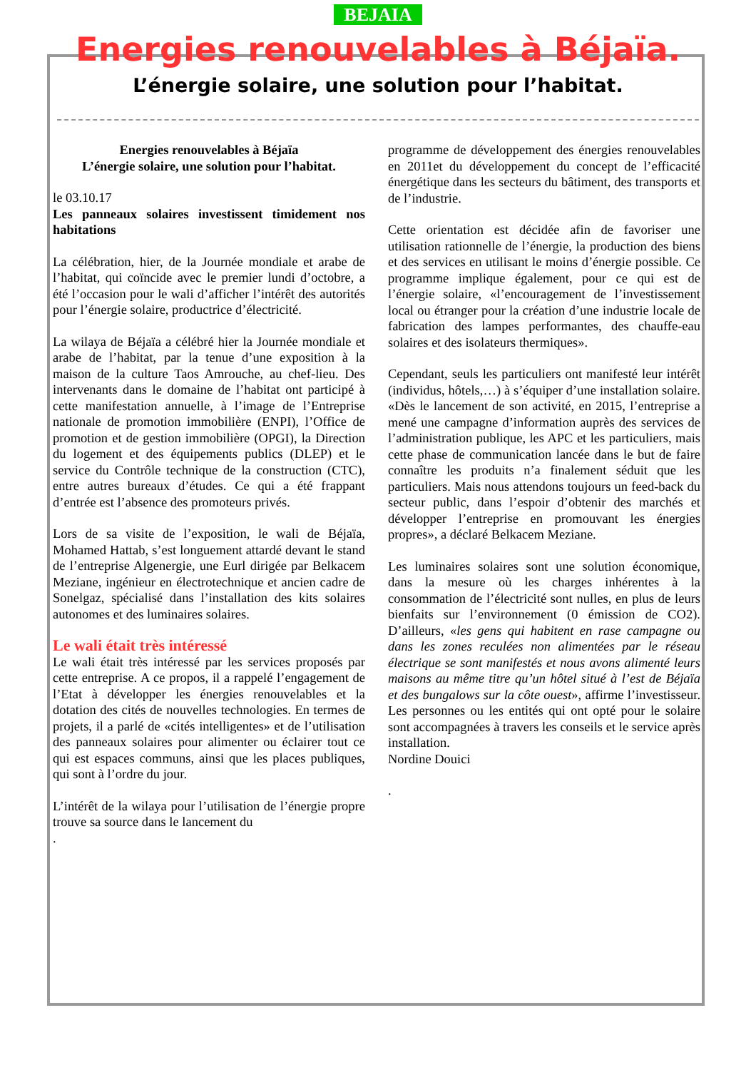BEJAIA
Energies renouvelables à Béjaïa.
L’énergie solaire, une solution pour l’habitat.
Energies renouvelables à Béjaïa
L’énergie solaire, une solution pour l’habitat.
le 03.10.17
Les panneaux solaires investissent timidement nos habitations
La célébration, hier, de la Journée mondiale et arabe de l’habitat, qui coïncide avec le premier lundi d’octobre, a été l’occasion pour le wali d’afficher l’intérêt des autorités pour l’énergie solaire, productrice d’électricité.
La wilaya de Béjaïa a célébré hier la Journée mondiale et arabe de l’habitat, par la tenue d’une exposition à la maison de la culture Taos Amrouche, au chef-lieu. Des intervenants dans le domaine de l’habitat ont participé à cette manifestation annuelle, à l’image de l’Entreprise nationale de promotion immobilière (ENPI), l’Office de promotion et de gestion immobilière (OPGI), la Direction du logement et des équipements publics (DLEP) et le service du Contrôle technique de la construction (CTC), entre autres bureaux d’études. Ce qui a été frappant d’entrée est l’absence des promoteurs privés.
Lors de sa visite de l’exposition, le wali de Béjaïa, Mohamed Hattab, s’est longuement attardé devant le stand de l’entreprise Algenergie, une Eurl dirigée par Belkacem Meziane, ingénieur en électrotechnique et ancien cadre de Sonelgaz, spécialisé dans l’installation des kits solaires autonomes et des luminaires solaires.
Le wali était très intéressé
Le wali était très intéressé par les services proposés par cette entreprise. A ce propos, il a rappelé l’engagement de l’Etat à développer les énergies renouvelables et la dotation des cités de nouvelles technologies. En termes de projets, il a parlé de «cités intelligentes» et de l’utilisation des panneaux solaires pour alimenter ou éclairer tout ce qui est espaces communs, ainsi que les places publiques, qui sont à l’ordre du jour.
L’intérêt de la wilaya pour l’utilisation de l’énergie propre trouve sa source dans le lancement du
.
programme de développement des énergies renouvelables en 2011et du développement du concept de l’efficacité énergétique dans les secteurs du bâtiment, des transports et de l’industrie.
Cette orientation est décidée afin de favoriser une utilisation rationnelle de l’énergie, la production des biens et des services en utilisant le moins d’énergie possible. Ce programme implique également, pour ce qui est de l’énergie solaire, «l’encouragement de l’investissement local ou étranger pour la création d’une industrie locale de fabrication des lampes performantes, des chauffe-eau solaires et des isolateurs thermiques».
Cependant, seuls les particuliers ont manifesté leur intérêt (individus, hôtels,…) à s’équiper d’une installation solaire. «Dès le lancement de son activité, en 2015, l’entreprise a mené une campagne d’information auprès des services de l’administration publique, les APC et les particuliers, mais cette phase de communication lancée dans le but de faire connaître les produits n’a finalement séduit que les particuliers. Mais nous attendons toujours un feed-back du secteur public, dans l’espoir d’obtenir des marchés et développer l’entreprise en promouvant les énergies propres», a déclaré Belkacem Meziane.
Les luminaires solaires sont une solution économique, dans la mesure où les charges inhérentes à la consommation de l’électricité sont nulles, en plus de leurs bienfaits sur l’environnement (0 émission de CO2). D’ailleurs, «les gens qui habitent en rase campagne ou dans les zones reculées non alimentées par le réseau électrique se sont manifestés et nous avons alimenté leurs maisons au même titre qu’un hôtel situé à l’est de Béjaïa et des bungalows sur la côte ouest», affirme l’investisseur. Les personnes ou les entités qui ont opté pour le solaire sont accompagnées à travers les conseils et le service après installation.
Nordine Douici
.